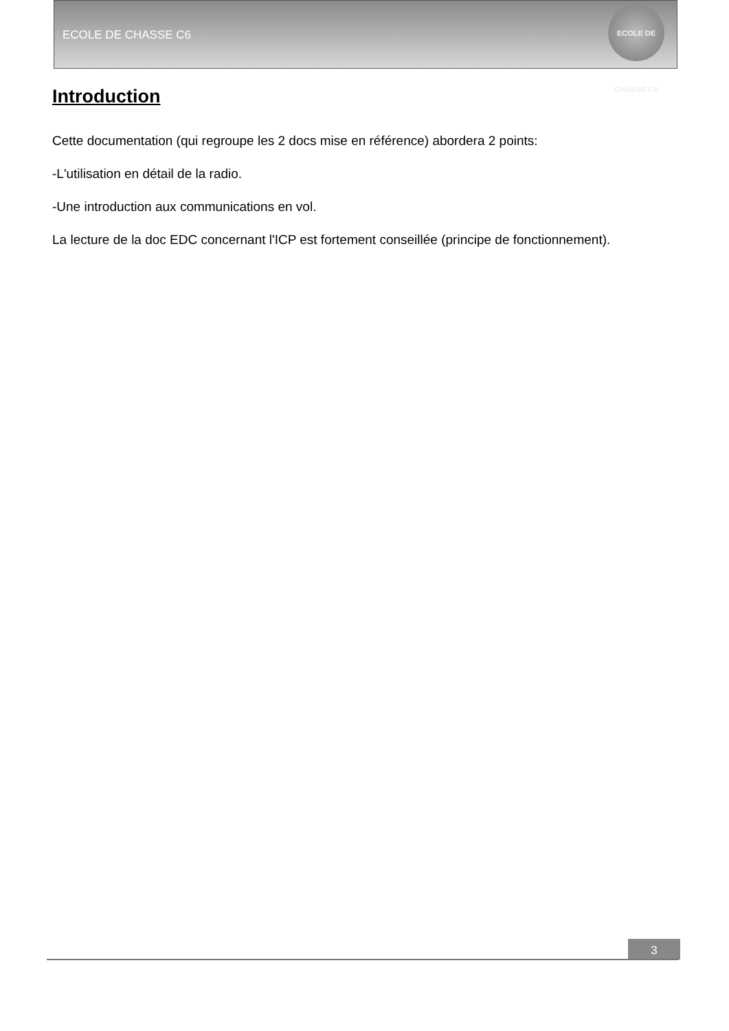ECOLE DE CHASSE C6
ECOLE DE CHASSE C6
Introduction
Cette documentation (qui regroupe les 2 docs mise en référence) abordera 2 points:
-L'utilisation en détail de la radio.
-Une introduction aux communications en vol.
La lecture de la doc EDC concernant l'ICP est fortement conseillée (principe de fonctionnement).
3